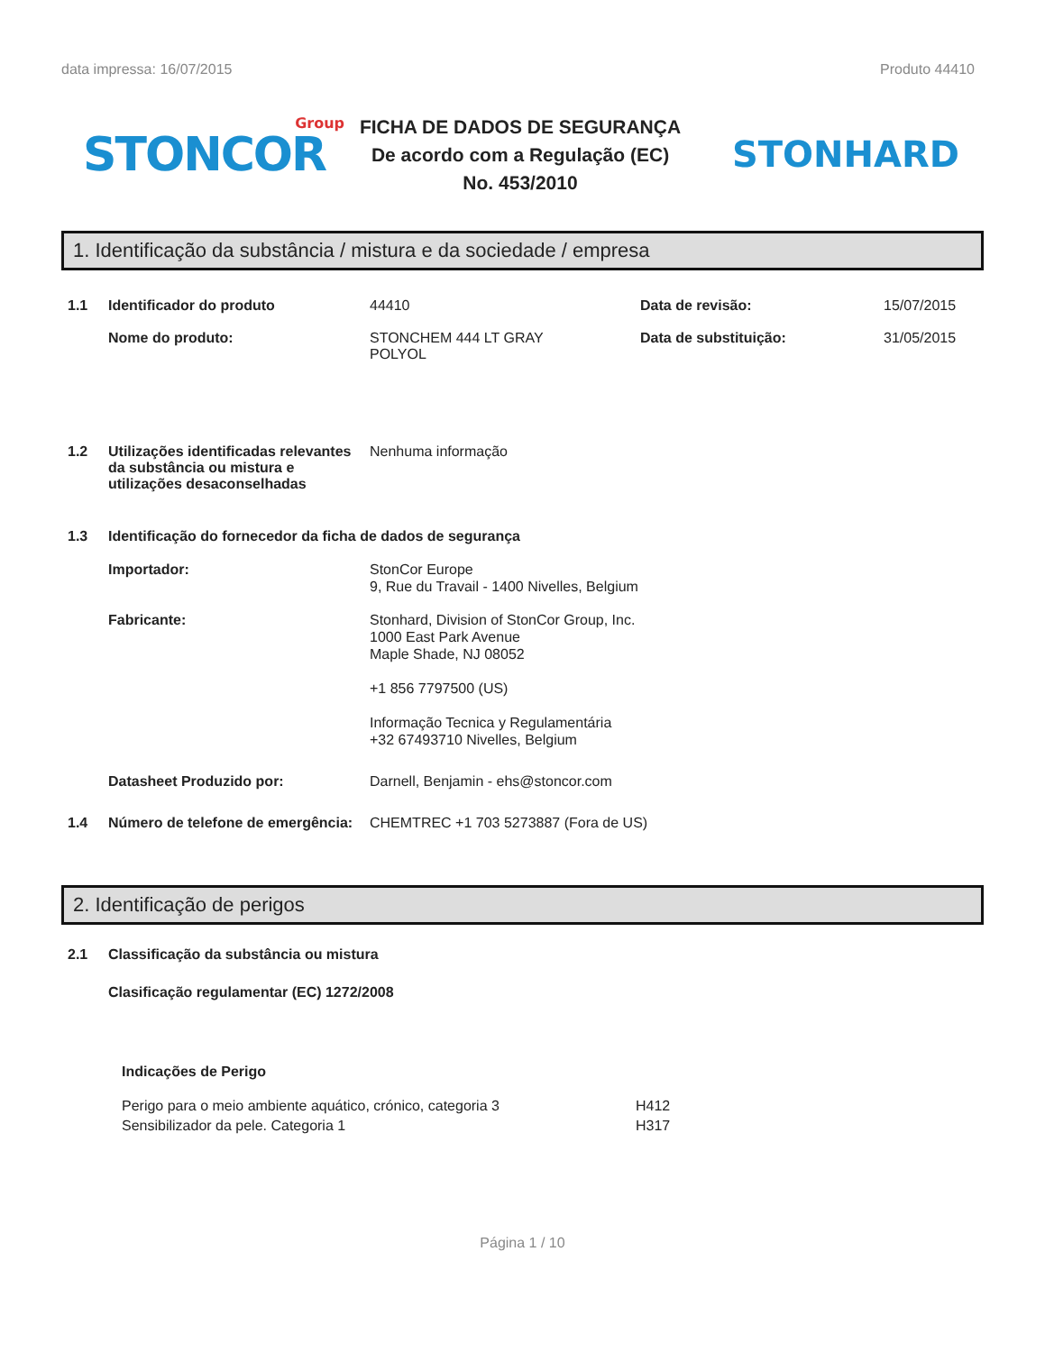data impressa: 16/07/2015 Produto 44410
STONCOR
Group
FICHA DE DADOS DE SEGURANÇA
De acordo com a Regulação (EC)
No. 453/2010
STONHARD
1. Identificação da substância / mistura e da sociedade / empresa
1.1 Identificador do produto 44410 Data de revisão: 15/07/2015
Nome do produto: STONCHEM 444 LT GRAY
POLYOL
Data de substituição: 31/05/2015
1.2 Utilizações identificadas relevantes da substância ou mistura e utilizações desaconselhadas
Nenhuma informação
1.3 Identificação do fornecedor da ficha de dados de segurança
Importador: StonCor Europe
9, Rue du Travail - 1400 Nivelles, Belgium
Fabricante: Stonhard, Division of StonCor Group, Inc.
1000 East Park Avenue
Maple Shade, NJ 08052
+1 856 7797500 (US)
Informação Tecnica y Regulamentária
+32 67493710 Nivelles, Belgium
Datasheet Produzido por: Darnell, Benjamin - ehs@stoncor.com
1.4 Número de telefone de emergência:
CHEMTREC +1 703 5273887 (Fora de US)
2. Identificação de perigos
2.1 Classificação da substância ou mistura
Clasificação regulamentar (EC) 1272/2008
Indicações de Perigo
Perigo para o meio ambiente aquático, crónico, categoria 3
Sensibilizador da pele. Categoria 1
H412
H317
Página 1 / 10